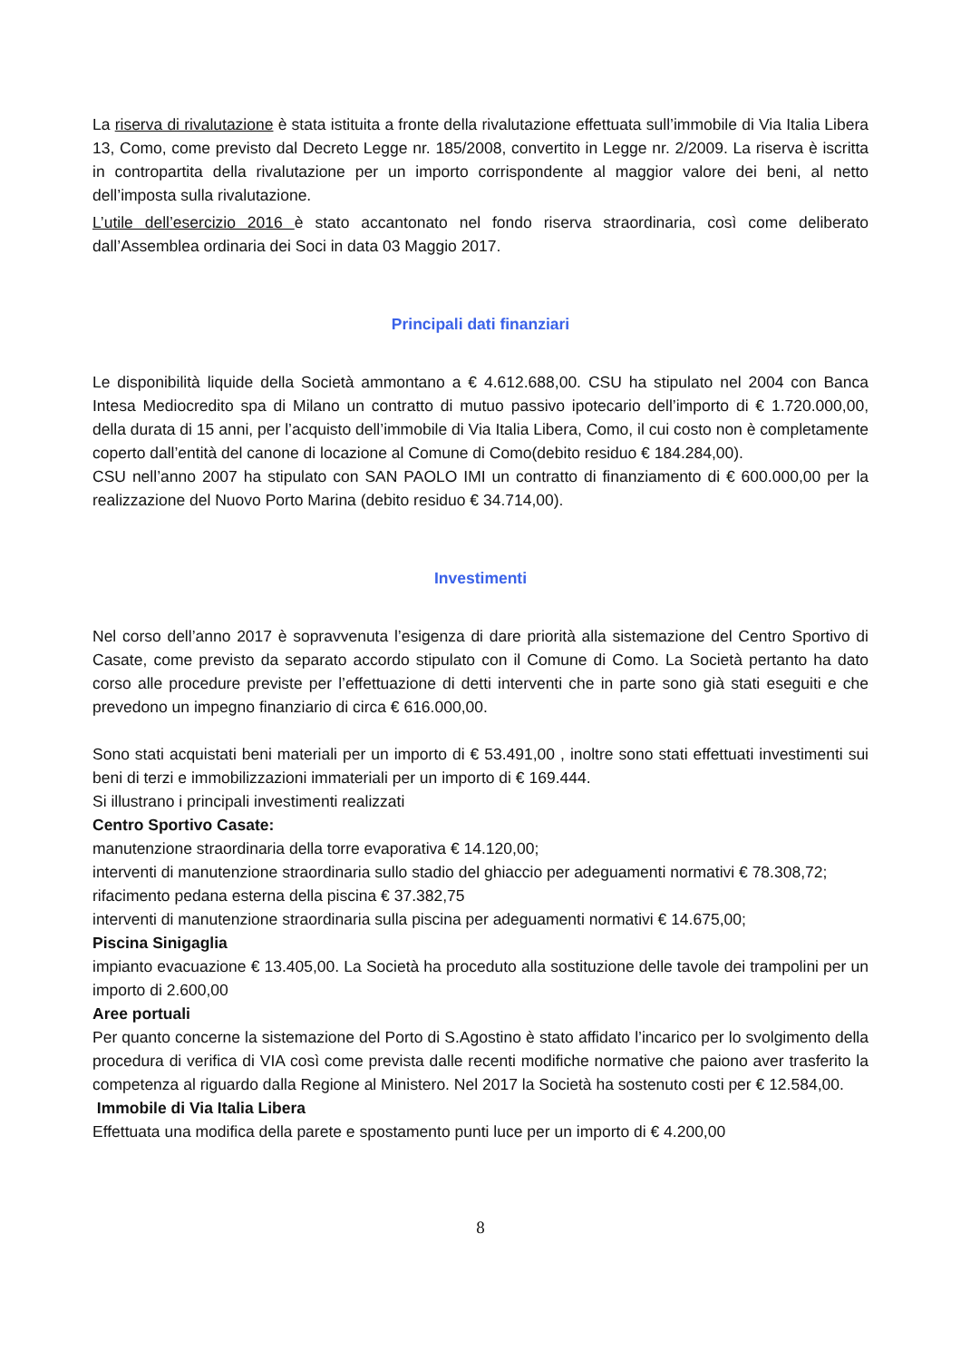La riserva di rivalutazione è stata istituita a fronte della rivalutazione effettuata sull’immobile di Via Italia Libera 13, Como, come previsto dal Decreto Legge nr. 185/2008, convertito in Legge nr. 2/2009. La riserva è iscritta in contropartita della rivalutazione per un importo corrispondente al maggior valore dei beni, al netto dell’imposta sulla rivalutazione.
L’utile dell’esercizio 2016 è stato accantonato nel fondo riserva straordinaria, così come deliberato dall’Assemblea ordinaria dei Soci in data 03 Maggio 2017.
Principali dati finanziari
Le disponibilità liquide della Società ammontano a € 4.612.688,00. CSU ha stipulato nel 2004 con Banca Intesa Mediocredito spa di Milano un contratto di mutuo passivo ipotecario dell’importo di € 1.720.000,00, della durata di 15 anni, per l’acquisto dell’immobile di Via Italia Libera, Como, il cui costo non è completamente coperto dall’entità del canone di locazione al Comune di Como(debito residuo € 184.284,00).
CSU nell’anno 2007 ha stipulato con SAN PAOLO IMI un contratto di finanziamento di € 600.000,00 per la realizzazione del Nuovo Porto Marina (debito residuo € 34.714,00).
Investimenti
Nel corso dell’anno 2017 è sopravvenuta l’esigenza di dare priorità alla sistemazione del Centro Sportivo di Casate, come previsto da separato accordo stipulato con il Comune di Como. La Società pertanto ha dato corso alle procedure previste per l’effettuazione di detti interventi che in parte sono già stati eseguiti e che prevedono un impegno finanziario di circa € 616.000,00.
Sono stati acquistati beni materiali per un importo di € 53.491,00 , inoltre sono stati effettuati investimenti sui beni di terzi e immobilizzazioni immateriali per un importo di € 169.444.
Si illustrano i principali investimenti realizzati
Centro Sportivo Casate:
manutenzione straordinaria della torre evaporativa € 14.120,00;
interventi di manutenzione straordinaria sullo stadio del ghiaccio per adeguamenti normativi € 78.308,72;
rifacimento pedana esterna della piscina € 37.382,75
interventi di manutenzione straordinaria sulla piscina per adeguamenti normativi € 14.675,00;
Piscina Sinigaglia
impianto evacuazione € 13.405,00. La Società ha proceduto alla sostituzione delle tavole dei trampolini per un importo di 2.600,00
Aree portuali
Per quanto concerne la sistemazione del Porto di S.Agostino è stato affidato l’incarico per lo svolgimento della procedura di verifica di VIA così come prevista dalle recenti modifiche normative che paiono aver trasferito la competenza al riguardo dalla Regione al Ministero. Nel 2017 la Società ha sostenuto costi per € 12.584,00.
Immobile di Via Italia Libera
Effettuata una modifica della parete e spostamento punti luce per un importo di € 4.200,00
8